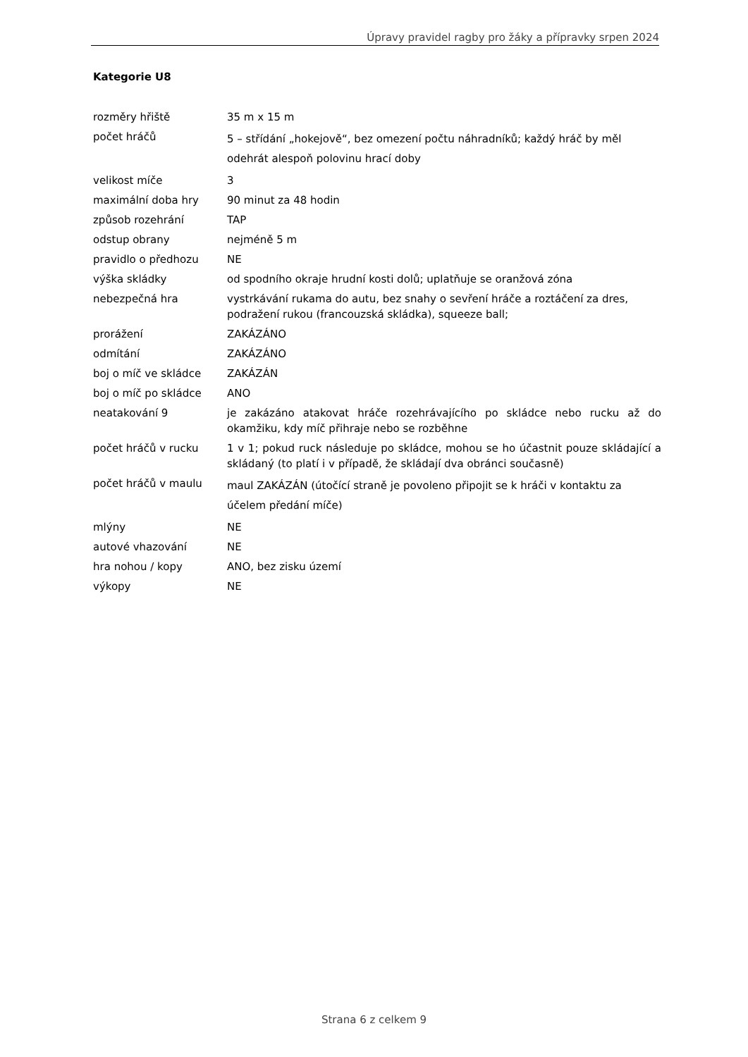Úpravy pravidel ragby pro žáky a přípravky srpen 2024
Kategorie U8
| rozměry hřiště | 35 m x 15 m |
| počet hráčů | 5 – střídání „hokejově“, bez omezení počtu náhradníků; každý hráč by měl odehrát alespoň polovinu hrací doby |
| velikost míče | 3 |
| maximální doba hry | 90 minut za 48 hodin |
| způsob rozehrání | TAP |
| odstup obrany | nejméně 5 m |
| pravidlo o předhozu | NE |
| výška skládky | od spodního okraje hrudní kosti dolů; uplatňuje se oranžová zóna |
| nebezpečná hra | vystrkávání rukama do autu, bez snahy o sevření hráče a roztáčení za dres, podražení rukou (francouzská skládka), squeeze ball; |
| prorážení | ZAKÁZÁNO |
| odmítání | ZAKÁZÁNO |
| boj o míč ve skládce | ZAKÁZÁN |
| boj o míč po skládce | ANO |
| neatakování 9 | je zakázáno atakovat hráče rozehrávajícího po skládce nebo rucku až do okamžiku, kdy míč přihraje nebo se rozběhne |
| počet hráčů v rucku | 1 v 1; pokud ruck následuje po skládce, mohou se ho účastnit pouze sklá­dající a skládaný (to platí i v případě, že skládají dva obránci současně) |
| počet hráčů v maulu | maul ZAKÁZÁN (útočící straně je povoleno připojit se k hráči v kontaktu za účelem předání míče) |
| mlýny | NE |
| autové vhazování | NE |
| hra nohou / kopy | ANO, bez zisku území |
| výkopy | NE |
Strana 6 z celkem 9